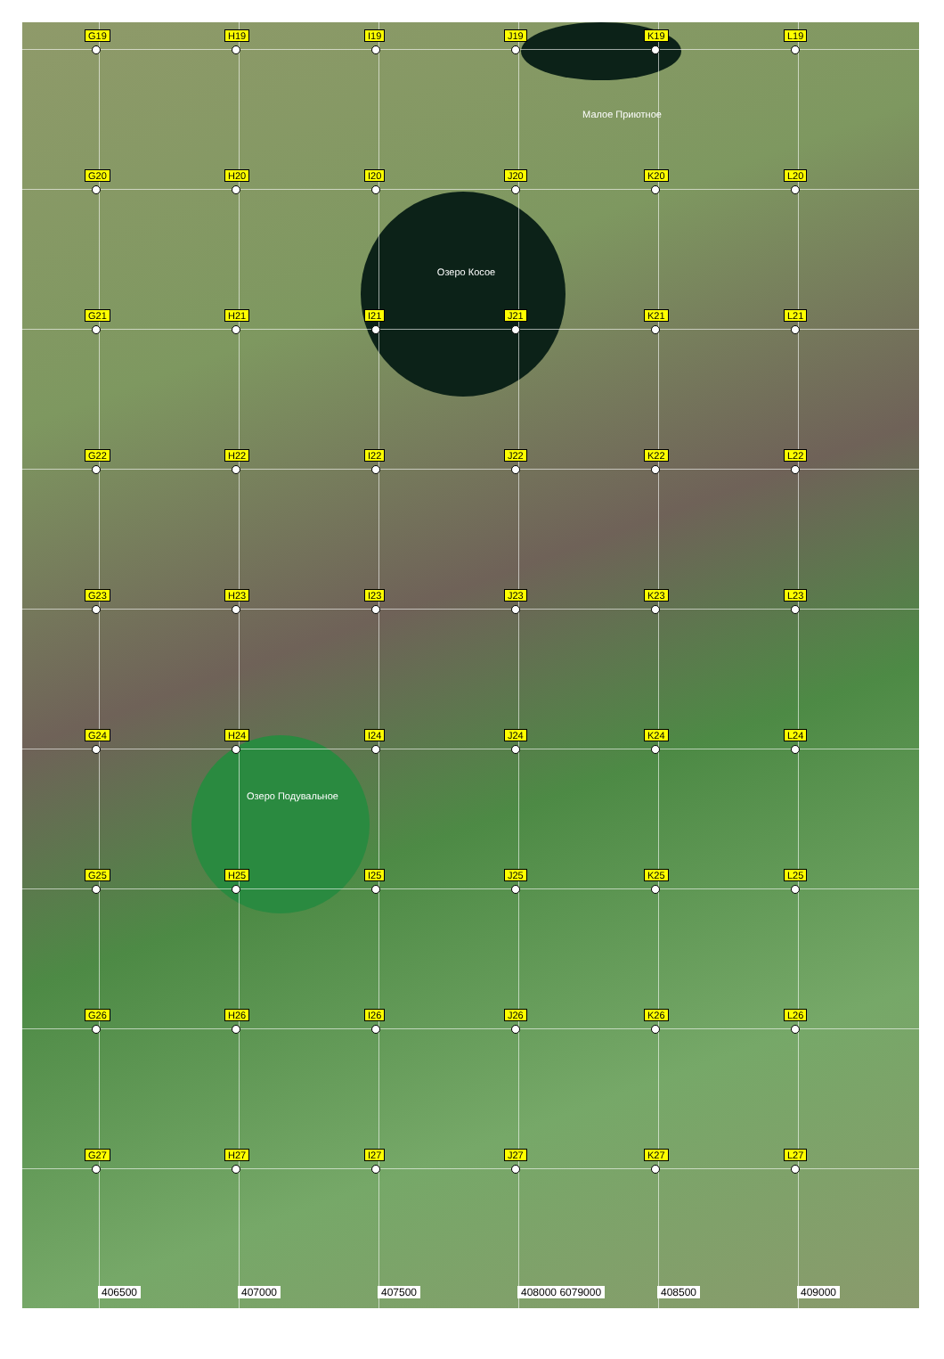G19
H19
I19
J19
K19
L19
Малое Приютное
G20
H20
I20
J20
K20
L20
Озеро Косое
G21
H21
I21
J21
K21
L21
G22
H22
I22
J22
K22
L22
G23
H23
I23
J23
K23
L23
G24
H24
I24
J24
K24
L24
Озеро Подувальное
G25
H25
I25
J25
K25
L25
G26
H26
I26
J26
K26
L26
G27
H27
I27
J27
K27
L27
406500 407000 407500 408000 6079000 408500 409000